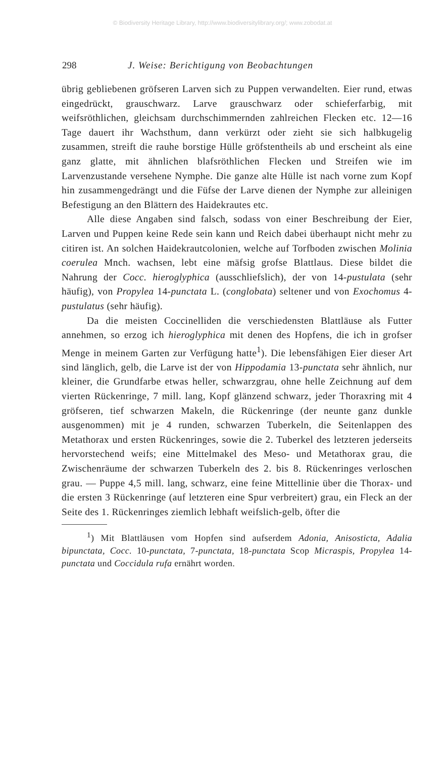© Biodiversity Heritage Library, http://www.biodiversitylibrary.org/; www.zobodat.at
298 J. Weise: Berichtigung von Beobachtungen
übrig gebliebenen gröfseren Larven sich zu Puppen verwandelten. Eier rund, etwas eingedrückt, grauschwarz. Larve grauschwarz oder schieferfarbig, mit weifsröthlichen, gleichsam durchschimmernden zahlreichen Flecken etc. 12—16 Tage dauert ihr Wachsthum, dann verkürzt oder zieht sie sich halbkugelig zusammen, streift die rauhe borstige Hülle gröfstentheils ab und erscheint als eine ganz glatte, mit ähnlichen blafsröthlichen Flecken und Streifen wie im Larvenzustande versehene Nymphe. Die ganze alte Hülle ist nach vorne zum Kopf hin zusammengedrängt und die Füfse der Larve dienen der Nymphe zur alleinigen Befestigung an den Blättern des Haidekrautes etc.
Alle diese Angaben sind falsch, sodass von einer Beschreibung der Eier, Larven und Puppen keine Rede sein kann und Reich dabei überhaupt nicht mehr zu citiren ist. An solchen Haidekrautcolonien, welche auf Torfboden zwischen Molinia coerulea Mnch. wachsen, lebt eine mäfsig grofse Blattlaus. Diese bildet die Nahrung der Cocc. hieroglyphica (ausschliefslich), der von 14-pustulata (sehr häufig), von Propylea 14-punctata L. (conglobata) seltener und von Exochomus 4-pustulatus (sehr häufig).
Da die meisten Coccinelliden die verschiedensten Blattläuse als Futter annehmen, so erzog ich hieroglyphica mit denen des Hopfens, die ich in grofser Menge in meinem Garten zur Verfügung hatte<sup>1</sup>). Die lebensfähigen Eier dieser Art sind länglich, gelb, die Larve ist der von Hippodamia 13-punctata sehr ähnlich, nur kleiner, die Grundfarbe etwas heller, schwarzgrau, ohne helle Zeichnung auf dem vierten Rückenringe, 7 mill. lang, Kopf glänzend schwarz, jeder Thoraxring mit 4 gröfseren, tief schwarzen Makeln, die Rückenringe (der neunte ganz dunkle ausgenommen) mit je 4 runden, schwarzen Tuberkeln, die Seitenlappen des Metathorax und ersten Rückenringes, sowie die 2. Tuberkel des letzteren jederseits hervorstechend weifs; eine Mittelmakel des Meso- und Metathorax grau, die Zwischenräume der schwarzen Tuberkeln des 2. bis 8. Rückenringes verloschen grau. — Puppe 4,5 mill. lang, schwarz, eine feine Mittellinie über die Thorax- und die ersten 3 Rückenringe (auf letzteren eine Spur verbreitert) grau, ein Fleck an der Seite des 1. Rückenringes ziemlich lebhaft weifslich-gelb, öfter die
<sup>1</sup>) Mit Blattläusen vom Hopfen sind aufserdem Adonia, Anisosticta, Adalia bipunctata, Cocc. 10-punctata, 7-punctata, 18-punctata Scop Micraspis, Propylea 14-punctata und Coccidula rufa ernährt worden.